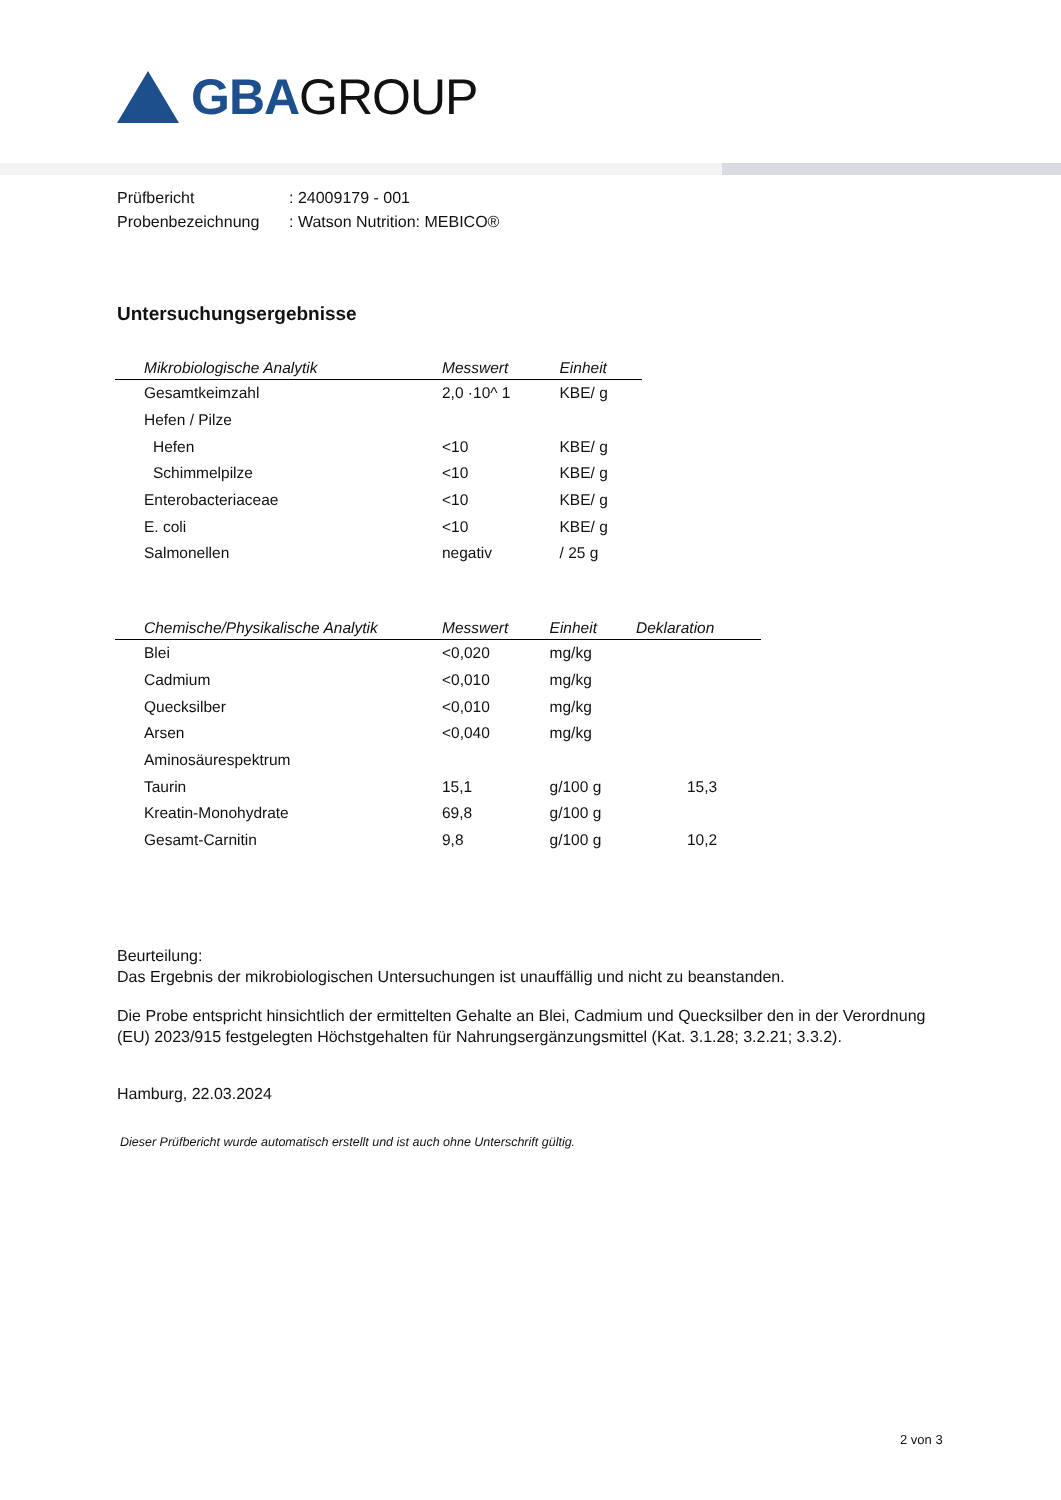GBAGROUP
| Prüfbericht | : 24009179 - 001 |
| Probenbezeichnung | : Watson Nutrition: MEBICO® |
Untersuchungsergebnisse
| Mikrobiologische Analytik | Messwert | Einheit |
| --- | --- | --- |
| Gesamtkeimzahl | 2,0 ·10^ 1 | KBE/ g |
| Hefen / Pilze | | |
| Hefen | <10 | KBE/ g |
| Schimmelpilze | <10 | KBE/ g |
| Enterobacteriaceae | <10 | KBE/ g |
| E. coli | <10 | KBE/ g |
| Salmonellen | negativ | / 25 g |
| Chemische/Physikalische Analytik | Messwert | Einheit | Deklaration |
| --- | --- | --- | --- |
| Blei | <0,020 | mg/kg | |
| Cadmium | <0,010 | mg/kg | |
| Quecksilber | <0,010 | mg/kg | |
| Arsen | <0,040 | mg/kg | |
| Aminosäurespektrum | | | |
| Taurin | 15,1 | g/100 g | 15,3 |
| Kreatin-Monohydrate | 69,8 | g/100 g | |
| Gesamt-Carnitin | 9,8 | g/100 g | 10,2 |
Beurteilung:
Das Ergebnis der mikrobiologischen Untersuchungen ist unauffällig und nicht zu beanstanden.
Die Probe entspricht hinsichtlich der ermittelten Gehalte an Blei, Cadmium und Quecksilber den in der Verordnung (EU) 2023/915 festgelegten Höchstgehalten für Nahrungsergänzungsmittel (Kat. 3.1.28; 3.2.21; 3.3.2).
Hamburg, 22.03.2024
Dieser Prüfbericht wurde automatisch erstellt und ist auch ohne Unterschrift gültig.
2 von 3